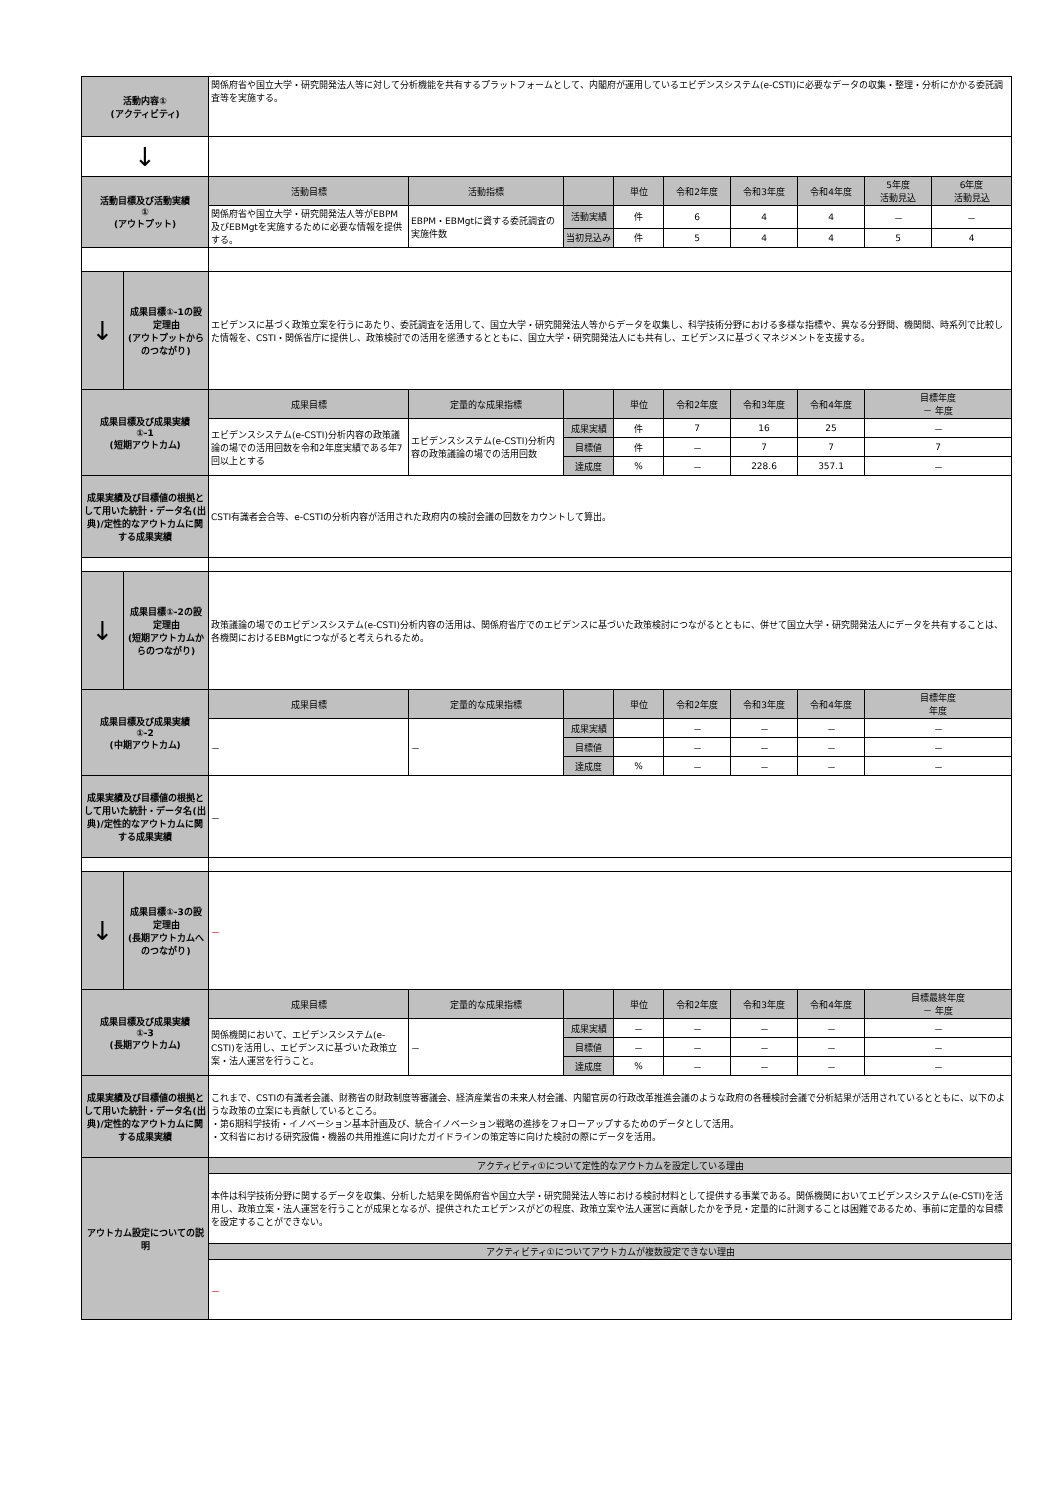| 活動内容① (アクティビティ) | | 関係府省や国立大学・研究開発法人等に対して分析機能を共有するプラットフォームとして、内閣府が運用しているエビデンスシステム(e-CSTI)に必要なデータの収集・整理・分析にかかる委託調査等を実施する。 | | | | | | | | |
| ↓ | | | | | | | | | | |
| 活動目標及び活動実績 ① (アウトプット) | | 活動目標 | 活動指標 | | 単位 | 令和2年度 | 令和3年度 | 令和4年度 | 5年度 活動見込 | 6年度 活動見込 |
| | | 関係府省や国立大学・研究開発法人等がEBPM及びEBMgtを実施するために必要な情報を提供する。 | EBPM・EBMgtに資する委託調査の実施件数 | 活動実績 | 件 | 6 | 4 | 4 | － | － |
| | | | | 当初見込み | 件 | 5 | 4 | 4 | 5 | 4 |
| ↓ | 成果目標①-1の設定理由 (アウトプットからのつながり) | エビデンスに基づく政策立案を行うにあたり、委託調査を活用して、国立大学・研究開発法人等からデータを収集し、科学技術分野における多様な指標や、異なる分野間、機関間、時系列で比較した情報を、CSTI・関係省庁に提供し、政策検討での活用を慫慂するとともに、国立大学・研究開発法人にも共有し、エビデンスに基づくマネジメントを支援する。 | | | | | | | | |
| 成果目標及び成果実績 ①-1 (短期アウトカム) | | 成果目標 | 定量的な成果指標 | | 単位 | 令和2年度 | 令和3年度 | 令和4年度 | 目標年度 － 年度 | |
| | | エビデンスシステム(e-CSTI)分析内容の政策議論の場での活用回数を令和2年度実績である年7回以上とする | エビデンスシステム(e-CSTI)分析内容の政策議論の場での活用回数 | 成果実績 | 件 | 7 | 16 | 25 | － | |
| | | | | 目標値 | 件 | － | 7 | 7 | 7 | |
| | | | | 達成度 | % | － | 228.6 | 357.1 | － | |
| 成果実績及び目標値の根拠として用いた統計・データ名(出典)/定性的なアウトカムに関する成果実績 | | CSTI有識者会合等、e-CSTIの分析内容が活用された政府内の検討会議の回数をカウントして算出。 | | | | | | | | |
| ↓ | 成果目標①-2の設定理由 (短期アウトカムからのつながり) | 政策議論の場でのエビデンスシステム(e-CSTI)分析内容の活用は、関係府省庁でのエビデンスに基づいた政策検討につながるとともに、併せて国立大学・研究開発法人にデータを共有することは、各機関におけるEBMgtにつながると考えられるため。 | | | | | | | | |
| 成果目標及び成果実績 ①-2 (中期アウトカム) | | 成果目標 | 定量的な成果指標 | | 単位 | 令和2年度 | 令和3年度 | 令和4年度 | 目標年度 年度 | |
| | | － | － | 成果実績 | | － | － | － | － | |
| | | | | 目標値 | | － | － | － | － | |
| | | | | 達成度 | % | － | － | － | － | |
| 成果実績及び目標値の根拠として用いた統計・データ名(出典)/定性的なアウトカムに関する成果実績 | | － | | | | | | | | |
| ↓ | 成果目標①-3の設定理由 (長期アウトカムへのつながり) | － | | | | | | | | |
| 成果目標及び成果実績 ①-3 (長期アウトカム) | | 成果目標 | 定量的な成果指標 | | 単位 | 令和2年度 | 令和3年度 | 令和4年度 | 目標最終年度 － 年度 | |
| | | 関係機関において、エビデンスシステム(e-CSTI)を活用し、エビデンスに基づいた政策立案・法人運営を行うこと。 | － | 成果実績 | － | － | － | － | － | |
| | | | | 目標値 | － | － | － | － | － | |
| | | | | 達成度 | % | － | － | － | － | |
| 成果実績及び目標値の根拠として用いた統計・データ名(出典)/定性的なアウトカムに関する成果実績 | | これまで、CSTIの有識者会議、財務省の財政制度等審議会、経済産業省の未来人材会議、内閣官房の行政改革推進会議のような政府の各種検討会議で分析結果が活用されているとともに、以下のような政策の立案にも貢献しているところ。 ・第6期科学技術・イノベーション基本計画及び、統合イノベーション戦略の進捗をフォローアップするためのデータとして活用。 ・文科省における研究設備・機器の共用推進に向けたガイドラインの策定等に向けた検討の際にデータを活用。 | | | | | | | | |
| アウトカム設定についての説明 | | アクティビティ①について定性的なアウトカムを設定している理由 | | | | | | | | |
| | | 本件は科学技術分野に関するデータを収集、分析した結果を関係府省や国立大学・研究開発法人等における検討材料として提供する事業である。関係機関においてエビデンスシステム(e-CSTI)を活用し、政策立案・法人運営を行うことが成果となるが、提供されたエビデンスがどの程度、政策立案や法人運営に貢献したかを予見・定量的に計測することは困難であるため、事前に定量的な目標を設定することができない。 | | | | | | | | |
| | | アクティビティ①についてアウトカムが複数設定できない理由 | | | | | | | | |
| | | － | | | | | | | | |